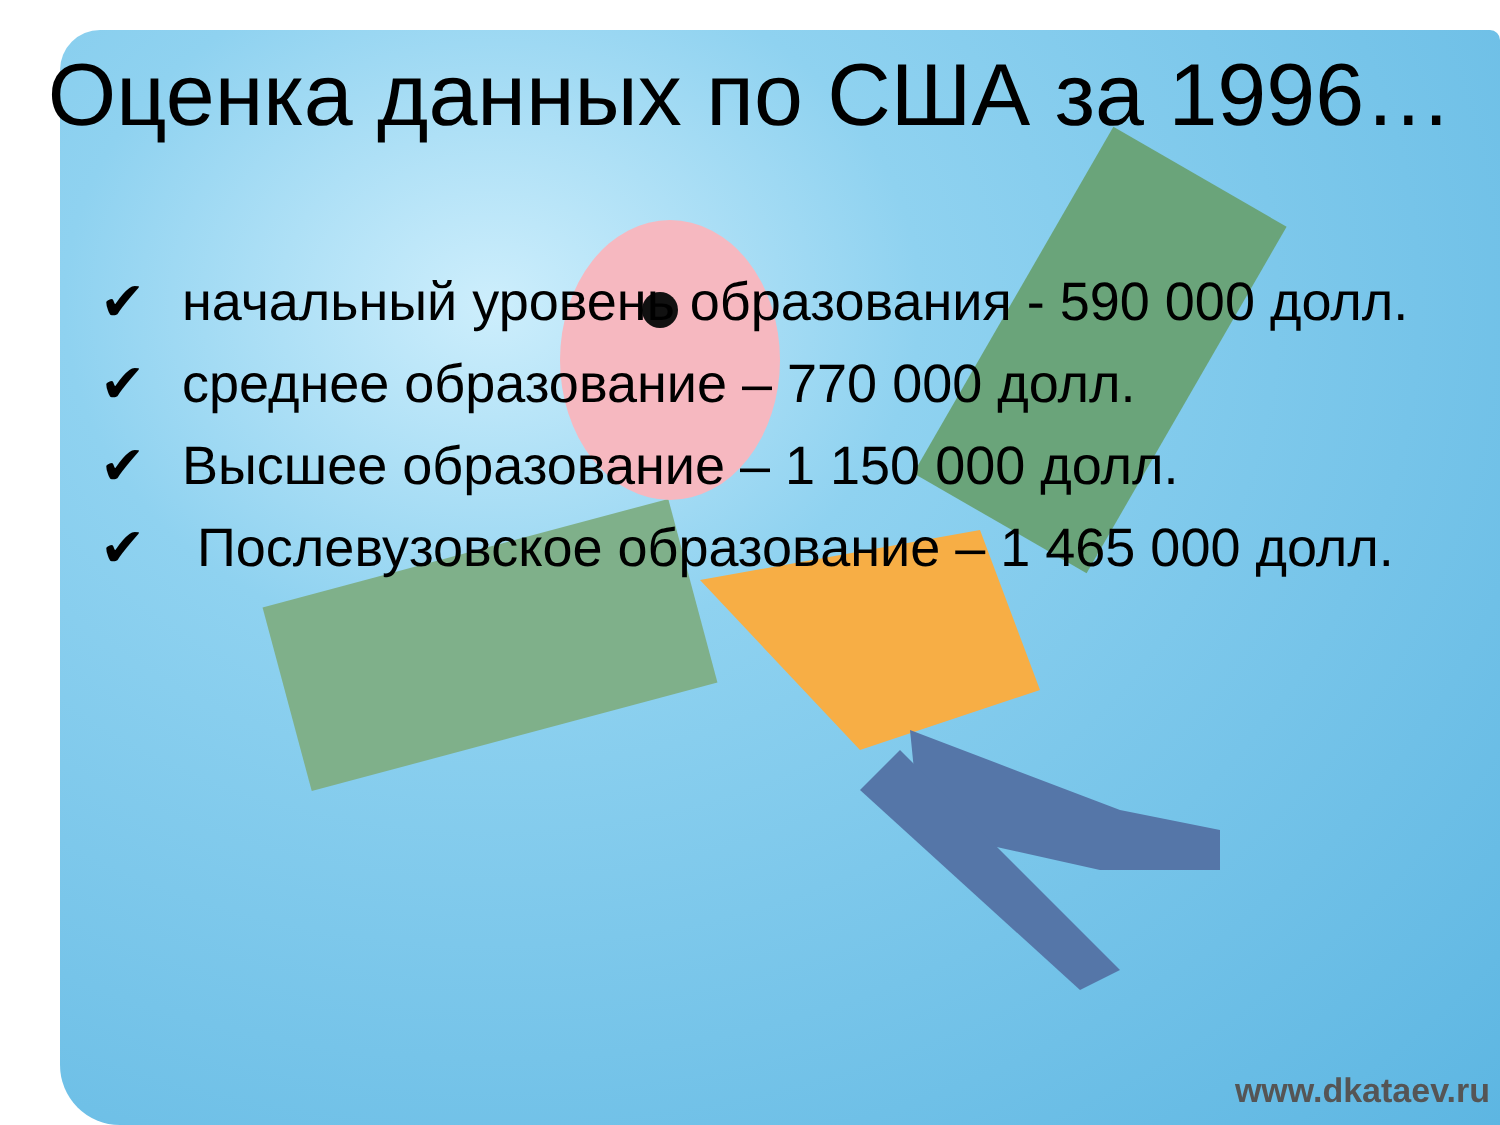Оценка данных по США за 1996…
✔ начальный уровень образования - 590 000 долл.
✔ среднее образование – 770 000 долл.
✔ Высшее образование – 1 150 000 долл.
✔ Послевузовское образование – 1 465 000 долл.
www.dkataev.ru